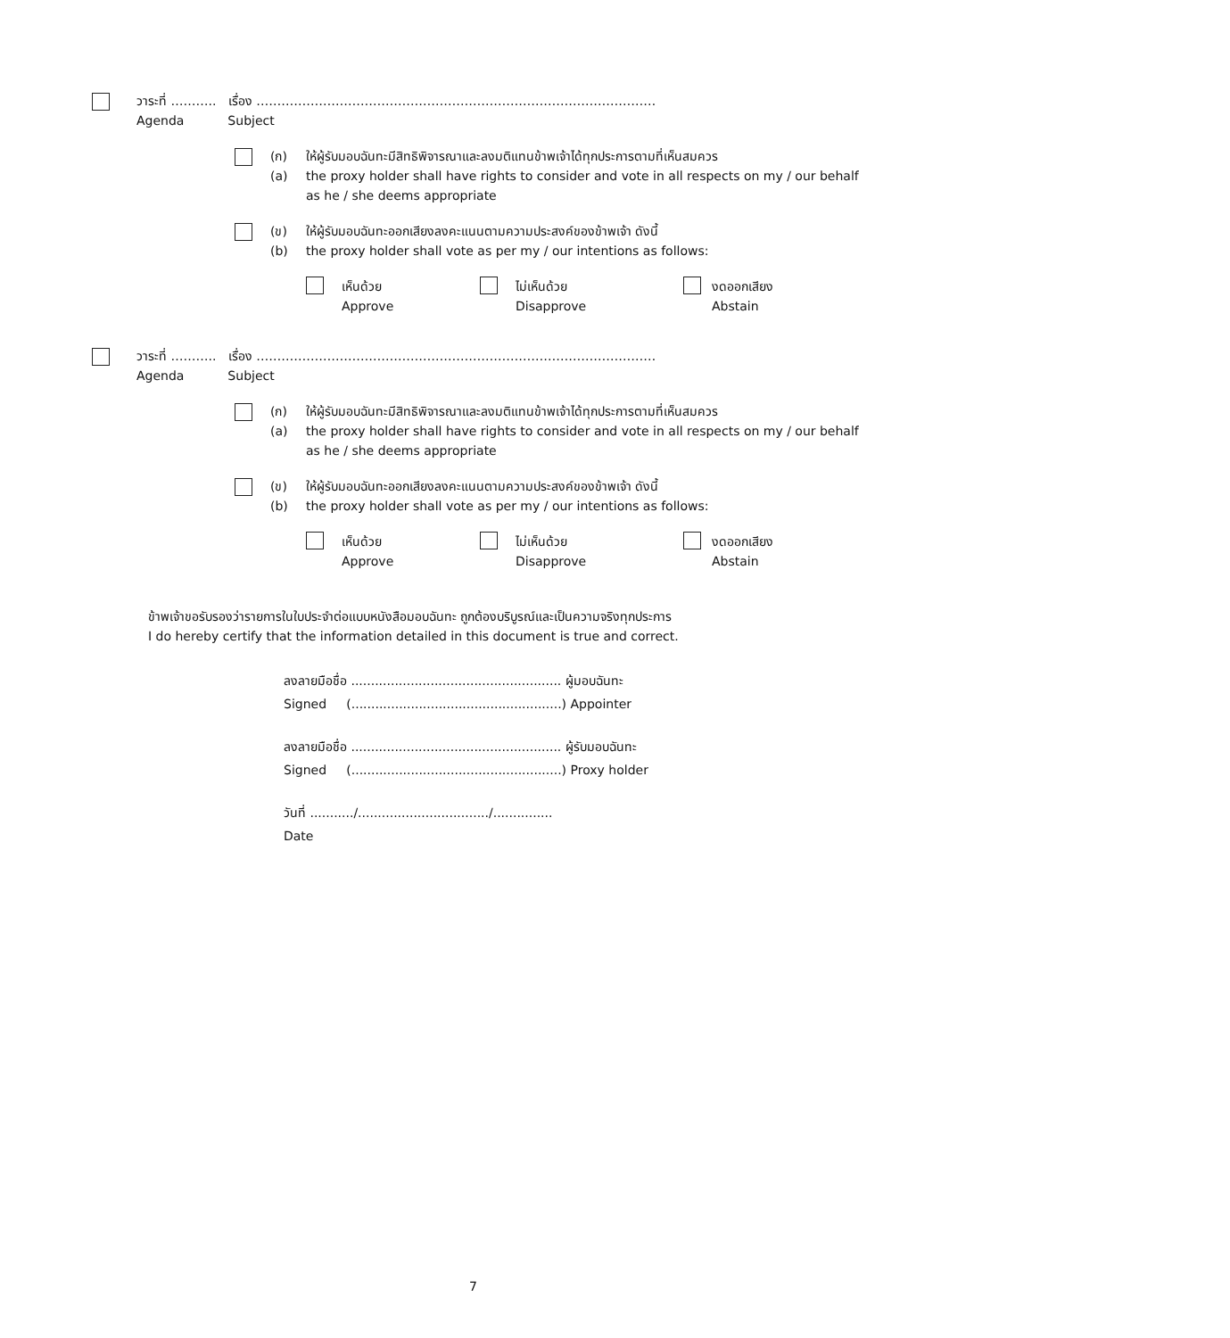วาระที่ ……….. เรื่อง ……………………………………………………………………………………
Agenda Subject
(ก)
(a)
ให้ผู้รับมอบฉันทะมีสิทธิพิจารณาและลงมติแทนข้าพเจ้าได้ทุกประการตามที่เห็นสมควร
the proxy holder shall have rights to consider and vote in all respects on my / our behalf as he / she deems appropriate
(ข)
(b)
ให้ผู้รับมอบฉันทะออกเสียงลงคะแนนตามความประสงค์ของข้าพเจ้า ดังนี้
the proxy holder shall vote as per my / our intentions as follows:
เห็นด้วย
Approve
ไม่เห็นด้วย
Disapprove
งดออกเสียง
Abstain
วาระที่ ……….. เรื่อง ……………………………………………………………………………………
Agenda Subject
(ก)
(a)
ให้ผู้รับมอบฉันทะมีสิทธิพิจารณาและลงมติแทนข้าพเจ้าได้ทุกประการตามที่เห็นสมควร
the proxy holder shall have rights to consider and vote in all respects on my / our behalf as he / she deems appropriate
(ข)
(b)
ให้ผู้รับมอบฉันทะออกเสียงลงคะแนนตามความประสงค์ของข้าพเจ้า ดังนี้
the proxy holder shall vote as per my / our intentions as follows:
เห็นด้วย
Approve
ไม่เห็นด้วย
Disapprove
งดออกเสียง
Abstain
ข้าพเจ้าขอรับรองว่ารายการในใบประจำต่อแบบหนังสือมอบฉันทะ ถูกต้องบริบูรณ์และเป็นความจริงทุกประการ
I do hereby certify that the information detailed in this document is true and correct.
ลงลายมือชื่อ ..................................................... ผู้มอบฉันทะ
Signed (.....................................................) Appointer
ลงลายมือชื่อ ..................................................... ผู้รับมอบฉันทะ
Signed (.....................................................) Proxy holder
วันที่ .........../................................./...............
Date
7